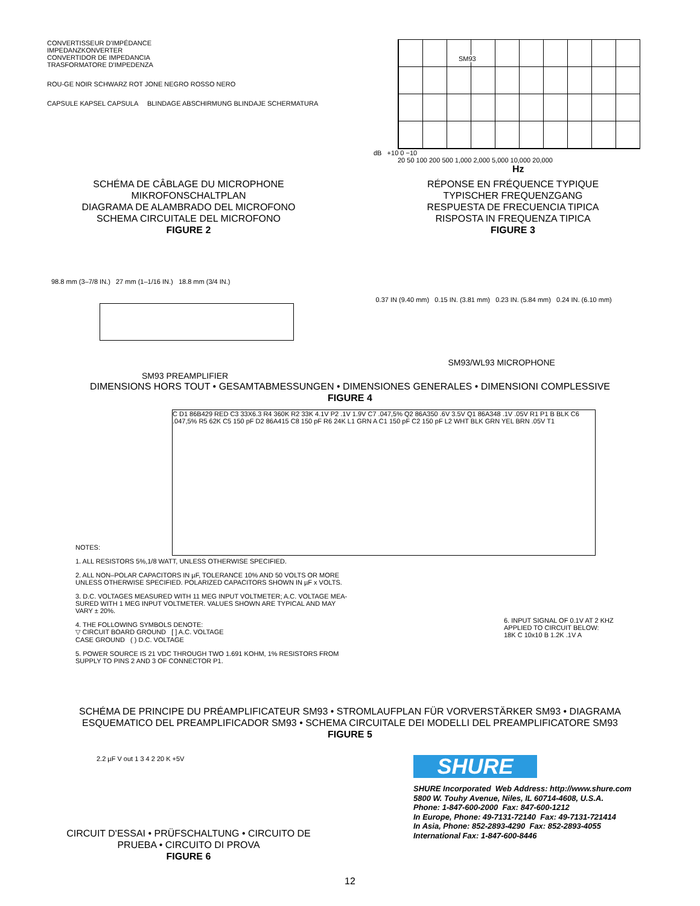CONVERTISSEUR D'IMPÉDANCE
IMPEDANZKONVERTER
CONVERTIDOR DE IMPEDANCIA
TRASFORMATORE D'IMPEDENZA
ROU-GE NOIR SCHWARZ ROT JONE NEGRO ROSSO NERO
CAPSULE KAPSEL CAPSULA BLINDAGE ABSCHIRMUNG BLINDAJE SCHERMATURA
SM93
dB +10 0 −10
20 50 100 200 500 1,000 2,000 5,000 10,000 20,000
Hz
SCHÉMA DE CÂBLAGE DU MICROPHONE
MIKROFONSCHALTPLAN
DIAGRAMA DE ALAMBRADO DEL MICROFONO
SCHEMA CIRCUITALE DEL MICROFONO
FIGURE 2
RÉPONSE EN FRÉQUENCE TYPIQUE
TYPISCHER FREQUENZGANG
RESPUESTA DE FRECUENCIA TIPICA
RISPOSTA IN FREQUENZA TIPICA
FIGURE 3
98.8 mm (3–7/8 IN.) 27 mm (1–1/16 IN.) 18.8 mm (3/4 IN.)
SM93 PREAMPLIFIER
0.37 IN (9.40 mm) 0.15 IN. (3.81 mm) 0.23 IN. (5.84 mm) 0.24 IN. (6.10 mm)
SM93/WL93 MICROPHONE
DIMENSIONS HORS TOUT • GESAMTABMESSUNGEN • DIMENSIONES GENERALES • DIMENSIONI COMPLESSIVE
FIGURE 4
C D1 86B429 RED C3 33X6.3 R4 360K R2 33K 4.1V P2 .1V 1.9V C7 .047,5% Q2 86A350 .6V 3.5V Q1 86A348 .1V .05V R1 P1 B BLK C6 .047,5% R5 62K C5 150 pF D2 86A415 C8 150 pF R6 24K L1 GRN A C1 150 pF C2 150 pF L2 WHT BLK GRN YEL BRN .05V T1
NOTES:
1. ALL RESISTORS 5%,1/8 WATT, UNLESS OTHERWISE SPECIFIED.
2. ALL NON–POLAR CAPACITORS IN µF, TOLERANCE 10% AND 50 VOLTS OR MORE
UNLESS OTHERWISE SPECIFIED. POLARIZED CAPACITORS SHOWN IN µF x VOLTS.
3. D.C. VOLTAGES MEASURED WITH 11 MEG INPUT VOLTMETER; A.C. VOLTAGE MEA-
SURED WITH 1 MEG INPUT VOLTMETER. VALUES SHOWN ARE TYPICAL AND MAY
VARY ± 20%.
4. THE FOLLOWING SYMBOLS DENOTE:
▽ CIRCUIT BOARD GROUND [ ] A.C. VOLTAGE
CASE GROUND ( ) D.C. VOLTAGE
5. POWER SOURCE IS 21 VDC THROUGH TWO 1.691 KOHM, 1% RESISTORS FROM
SUPPLY TO PINS 2 AND 3 OF CONNECTOR P1.
6. INPUT SIGNAL OF 0.1V AT 2 KHZ
APPLIED TO CIRCUIT BELOW:
18K C 10x10 B 1.2K .1V A
SCHÉMA DE PRINCIPE DU PRÉAMPLIFICATEUR SM93 • STROMLAUFPLAN FÜR VORVERSTÄRKER SM93 • DIAGRAMA
ESQUEMATICO DEL PREAMPLIFICADOR SM93 • SCHEMA CIRCUITALE DEI MODELLI DEL PREAMPLIFICATORE SM93
FIGURE 5
2.2 µF V out 1 3 4 2 20 K +5V
CIRCUIT D'ESSAI • PRÜFSCHALTUNG • CIRCUITO DE
PRUEBA • CIRCUITO DI PROVA
FIGURE 6
SHURE
SHURE Incorporated Web Address: http://www.shure.com
5800 W. Touhy Avenue, Niles, IL 60714-4608, U.S.A.
Phone: 1-847-600-2000 Fax: 847-600-1212
In Europe, Phone: 49-7131-72140 Fax: 49-7131-721414
In Asia, Phone: 852-2893-4290 Fax: 852-2893-4055
International Fax: 1-847-600-8446
12